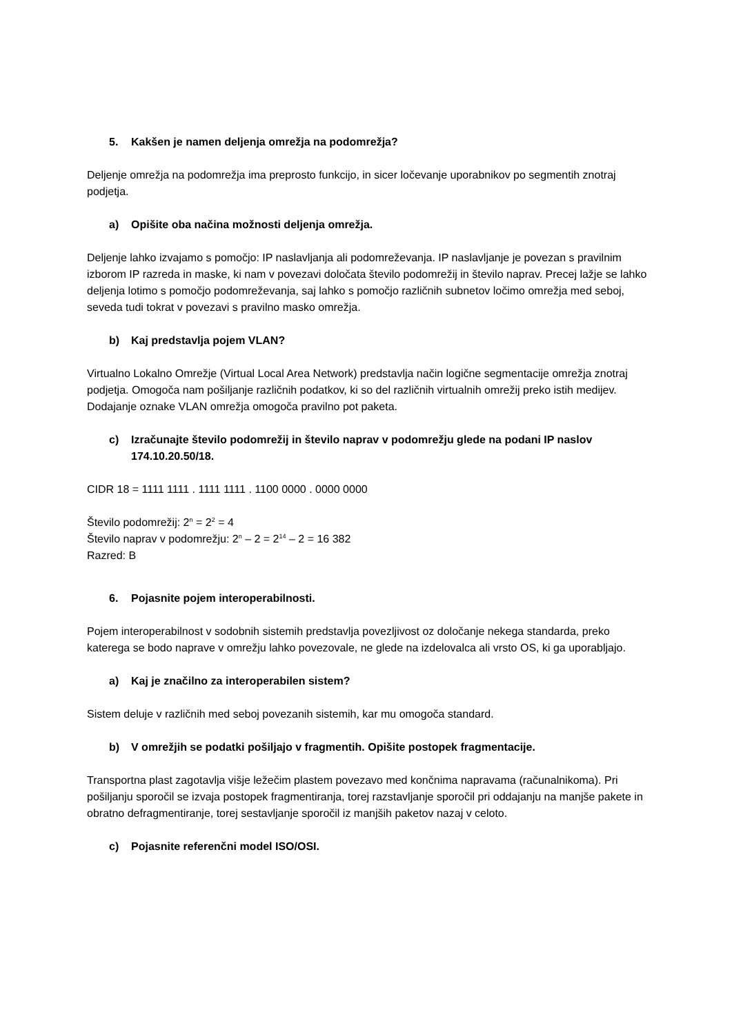5. Kakšen je namen deljenja omrežja na podomrežja?
Deljenje omrežja na podomrežja ima preprosto funkcijo, in sicer ločevanje uporabnikov po segmentih znotraj podjetja.
a) Opišite oba načina možnosti deljenja omrežja.
Deljenje lahko izvajamo s pomočjo: IP naslavljanja ali podomreževanja. IP naslavljanje je povezan s pravilnim izborom IP razreda in maske, ki nam v povezavi določata število podomrežij in število naprav. Precej lažje se lahko deljenja lotimo s pomočjo podomreževanja, saj lahko s pomočjo različnih subnetov ločimo omrežja med seboj, seveda tudi tokrat v povezavi s pravilno masko omrežja.
b) Kaj predstavlja pojem VLAN?
Virtualno Lokalno Omrežje (Virtual Local Area Network) predstavlja način logične segmentacije omrežja znotraj podjetja. Omogoča nam pošiljanje različnih podatkov, ki so del različnih virtualnih omrežij preko istih medijev. Dodajanje oznake VLAN omrežja omogoča pravilno pot paketa.
c) Izračunajte število podomrežij in število naprav v podomrežju glede na podani IP naslov 174.10.20.50/18.
CIDR 18 = 1111 1111 . 1111 1111 . 1100 0000 . 0000 0000
Število podomrežij: 2<sup>n</sup> = 2<sup>2</sup> = 4
Število naprav v podomrežju: 2<sup>n</sup> – 2 = 2<sup>14</sup> – 2 = 16 382
Razred: B
6. Pojasnite pojem interoperabilnosti.
Pojem interoperabilnost v sodobnih sistemih predstavlja povezljivost oz določanje nekega standarda, preko katerega se bodo naprave v omrežju lahko povezovale, ne glede na izdelovalca ali vrsto OS, ki ga uporabljajo.
a) Kaj je značilno za interoperabilen sistem?
Sistem deluje v različnih med seboj povezanih sistemih, kar mu omogoča standard.
b) V omrežjih se podatki pošiljajo v fragmentih. Opišite postopek fragmentacije.
Transportna plast zagotavlja višje ležečim plastem povezavo med končnima napravama (računalnikoma). Pri pošiljanju sporočil se izvaja postopek fragmentiranja, torej razstavljanje sporočil pri oddajanju na manjše pakete in obratno defragmentiranje, torej sestavljanje sporočil iz manjših paketov nazaj v celoto.
c) Pojasnite referenčni model ISO/OSI.